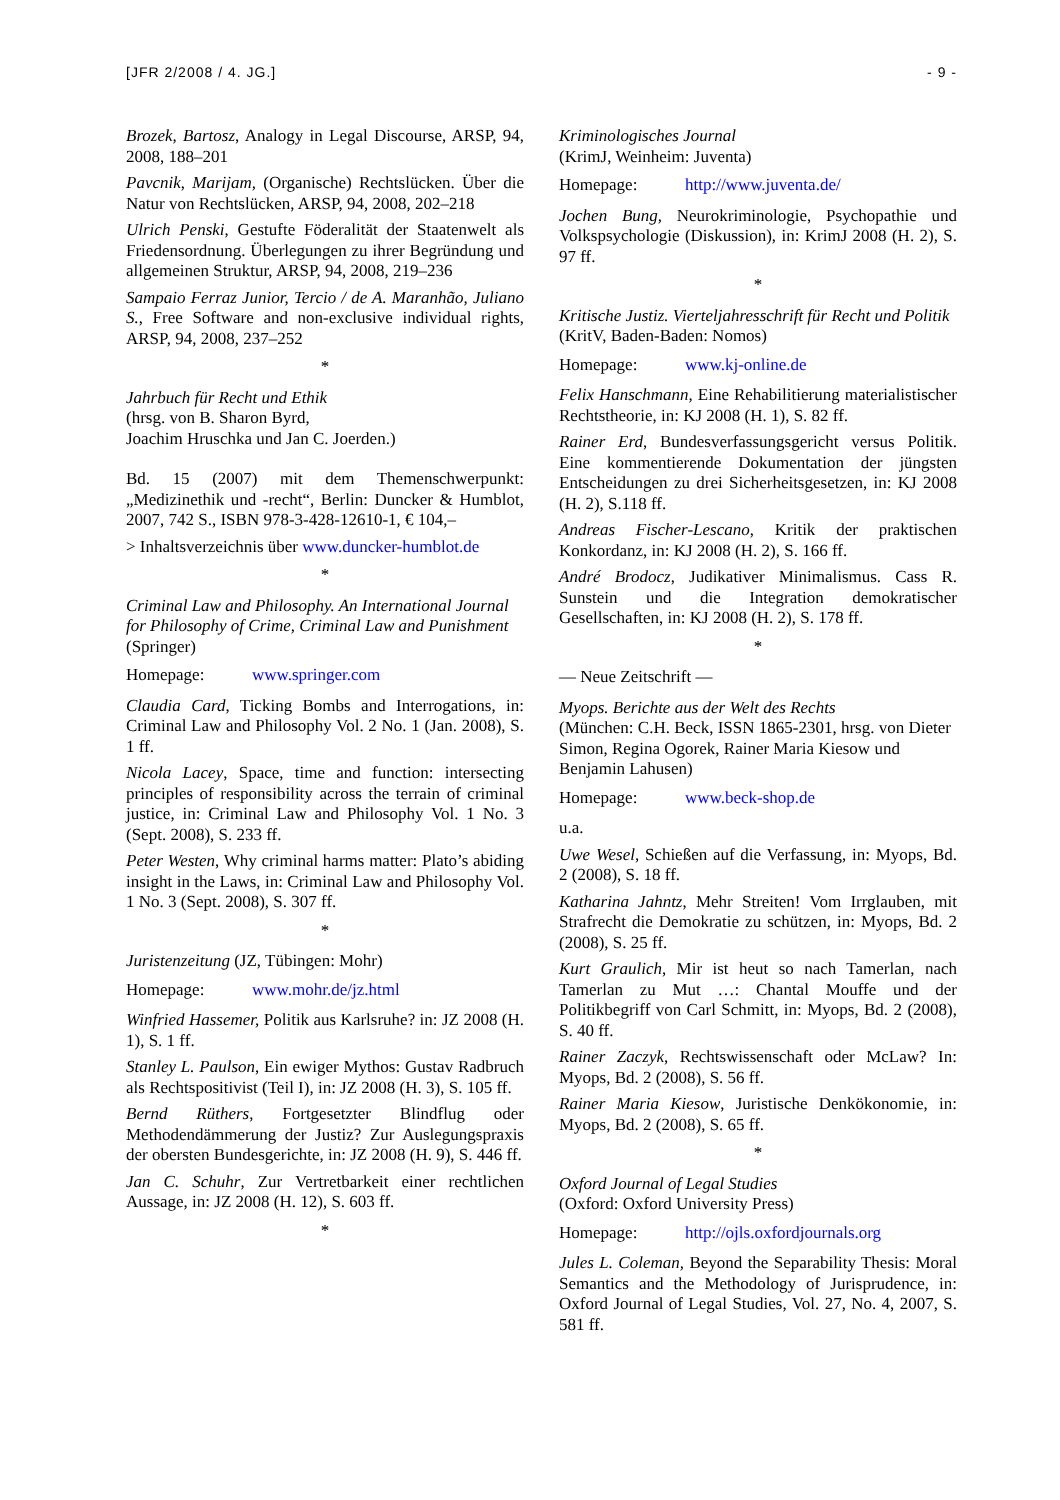[JFR 2/2008 / 4. JG.] - 9 -
Brozek, Bartosz, Analogy in Legal Discourse, ARSP, 94, 2008, 188–201
Pavcnik, Marijam, (Organische) Rechtslücken. Über die Natur von Rechtslücken, ARSP, 94, 2008, 202–218
Ulrich Penski, Gestufte Föderalität der Staatenwelt als Friedensordnung. Überlegungen zu ihrer Begründung und allgemeinen Struktur, ARSP, 94, 2008, 219–236
Sampaio Ferraz Junior, Tercio / de A. Maranhão, Juliano S., Free Software and non-exclusive individual rights, ARSP, 94, 2008, 237–252
*
Jahrbuch für Recht und Ethik
(hrsg. von B. Sharon Byrd,
Joachim Hruschka und Jan C. Joerden.)
Bd. 15 (2007) mit dem Themenschwerpunkt: „Medizinethik und -recht“, Berlin: Duncker & Humblot, 2007, 742 S., ISBN 978-3-428-12610-1, € 104,–
> Inhaltsverzeichnis über www.duncker-humblot.de
*
Criminal Law and Philosophy. An International Journal for Philosophy of Crime, Criminal Law and Punishment (Springer)
Homepage: www.springer.com
Claudia Card, Ticking Bombs and Interrogations, in: Criminal Law and Philosophy Vol. 2 No. 1 (Jan. 2008), S. 1 ff.
Nicola Lacey, Space, time and function: intersecting principles of responsibility across the terrain of criminal justice, in: Criminal Law and Philosophy Vol. 1 No. 3 (Sept. 2008), S. 233 ff.
Peter Westen, Why criminal harms matter: Plato’s abiding insight in the Laws, in: Criminal Law and Philosophy Vol. 1 No. 3 (Sept. 2008), S. 307 ff.
*
Juristenzeitung (JZ, Tübingen: Mohr)
Homepage: www.mohr.de/jz.html
Winfried Hassemer, Politik aus Karlsruhe? in: JZ 2008 (H. 1), S. 1 ff.
Stanley L. Paulson, Ein ewiger Mythos: Gustav Radbruch als Rechtspositivist (Teil I), in: JZ 2008 (H. 3), S. 105 ff.
Bernd Rüthers, Fortgesetzter Blindflug oder Methodendämmerung der Justiz? Zur Auslegungspraxis der obersten Bundesgerichte, in: JZ 2008 (H. 9), S. 446 ff.
Jan C. Schuhr, Zur Vertretbarkeit einer rechtlichen Aussage, in: JZ 2008 (H. 12), S. 603 ff.
*
Kriminologisches Journal
(KrimJ, Weinheim: Juventa)
Homepage: http://www.juventa.de/
Jochen Bung, Neurokriminologie, Psychopathie und Volkspsychologie (Diskussion), in: KrimJ 2008 (H. 2), S. 97 ff.
*
Kritische Justiz. Vierteljahresschrift für Recht und Politik (KritV, Baden-Baden: Nomos)
Homepage: www.kj-online.de
Felix Hanschmann, Eine Rehabilitierung materialistischer Rechtstheorie, in: KJ 2008 (H. 1), S. 82 ff.
Rainer Erd, Bundesverfassungsgericht versus Politik. Eine kommentierende Dokumentation der jüngsten Entscheidungen zu drei Sicherheitsgesetzen, in: KJ 2008 (H. 2), S.118 ff.
Andreas Fischer-Lescano, Kritik der praktischen Konkordanz, in: KJ 2008 (H. 2), S. 166 ff.
André Brodocz, Judikativer Minimalismus. Cass R. Sunstein und die Integration demokratischer Gesellschaften, in: KJ 2008 (H. 2), S. 178 ff.
*
— Neue Zeitschrift —
Myops. Berichte aus der Welt des Rechts
(München: C.H. Beck, ISSN 1865-2301, hrsg. von Dieter Simon, Regina Ogorek, Rainer Maria Kiesow und Benjamin Lahusen)
Homepage: www.beck-shop.de
u.a.
Uwe Wesel, Schießen auf die Verfassung, in: Myops, Bd. 2 (2008), S. 18 ff.
Katharina Jahntz, Mehr Streiten! Vom Irrglauben, mit Strafrecht die Demokratie zu schützen, in: Myops, Bd. 2 (2008), S. 25 ff.
Kurt Graulich, Mir ist heut so nach Tamerlan, nach Tamerlan zu Mut …: Chantal Mouffe und der Politikbegriff von Carl Schmitt, in: Myops, Bd. 2 (2008), S. 40 ff.
Rainer Zaczyk, Rechtswissenschaft oder McLaw? In: Myops, Bd. 2 (2008), S. 56 ff.
Rainer Maria Kiesow, Juristische Denkökonomie, in: Myops, Bd. 2 (2008), S. 65 ff.
*
Oxford Journal of Legal Studies
(Oxford: Oxford University Press)
Homepage: http://ojls.oxfordjournals.org
Jules L. Coleman, Beyond the Separability Thesis: Moral Semantics and the Methodology of Jurisprudence, in: Oxford Journal of Legal Studies, Vol. 27, No. 4, 2007, S. 581 ff.